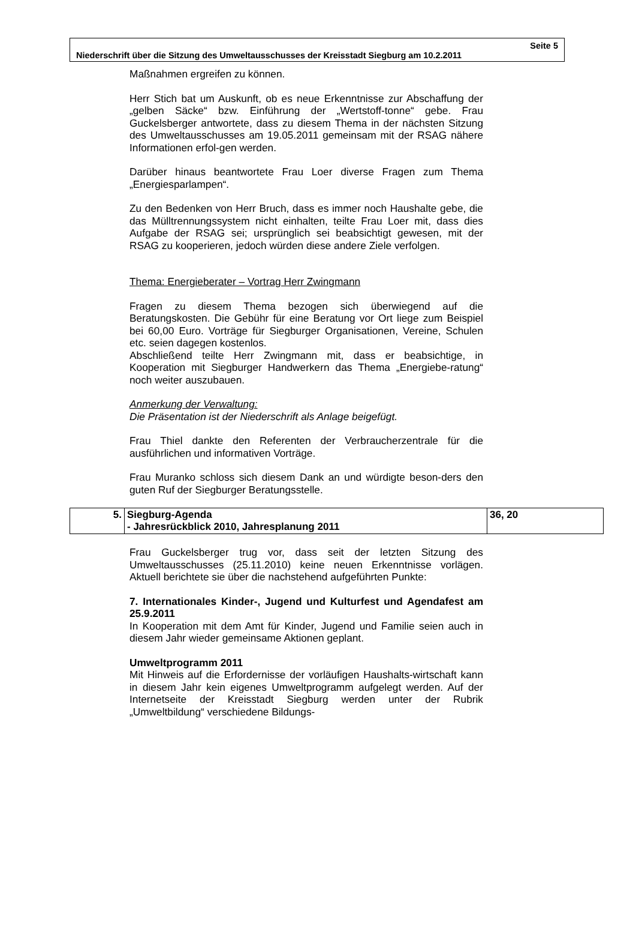Seite 5
Niederschrift über die Sitzung des Umweltausschusses der Kreisstadt Siegburg am 10.2.2011
Maßnahmen ergreifen zu können.
Herr Stich bat um Auskunft, ob es neue Erkenntnisse zur Abschaffung der „gelben Säcke“ bzw. Einführung der „Wertstoff-tonne“ gebe. Frau Guckelsberger antwortete, dass zu diesem Thema in der nächsten Sitzung des Umweltausschusses am 19.05.2011 gemeinsam mit der RSAG nähere Informationen erfol-gen werden.
Darüber hinaus beantwortete Frau Loer diverse Fragen zum Thema „Energiesparlampen“.
Zu den Bedenken von Herr Bruch, dass es immer noch Haushalte gebe, die das Mülltrennungssystem nicht einhalten, teilte Frau Loer mit, dass dies Aufgabe der RSAG sei; ursprünglich sei beabsichtigt gewesen, mit der RSAG zu kooperieren, jedoch würden diese andere Ziele verfolgen.
Thema: Energieberater – Vortrag Herr Zwingmann
Fragen zu diesem Thema bezogen sich überwiegend auf die Beratungskosten. Die Gebühr für eine Beratung vor Ort liege zum Beispiel bei 60,00 Euro. Vorträge für Siegburger Organisationen, Vereine, Schulen etc. seien dagegen kostenlos.
Abschließend teilte Herr Zwingmann mit, dass er beabsichtige, in Kooperation mit Siegburger Handwerkern das Thema „Energiebe-ratung“ noch weiter auszubauen.
Anmerkung der Verwaltung:
Die Präsentation ist der Niederschrift als Anlage beigefügt.
Frau Thiel dankte den Referenten der Verbraucherzentrale für die ausführlichen und informativen Vorträge.
Frau Muranko schloss sich diesem Dank an und würdigte beson-ders den guten Ruf der Siegburger Beratungsstelle.
| 5. | Siegburg-Agenda - Jahresrückblick 2010, Jahresplanung 2011 | 36, 20 |
Frau Guckelsberger trug vor, dass seit der letzten Sitzung des Umweltausschusses (25.11.2010) keine neuen Erkenntnisse vorlägen. Aktuell berichtete sie über die nachstehend aufgeführten Punkte:
7. Internationales Kinder-, Jugend und Kulturfest und Agendafest am 25.9.2011
In Kooperation mit dem Amt für Kinder, Jugend und Familie seien auch in diesem Jahr wieder gemeinsame Aktionen geplant.
Umweltprogramm 2011
Mit Hinweis auf die Erfordernisse der vorläufigen Haushalts-wirtschaft kann in diesem Jahr kein eigenes Umweltprogramm aufgelegt werden. Auf der Internetseite der Kreisstadt Siegburg werden unter der Rubrik „Umweltbildung“ verschiedene Bildungs-